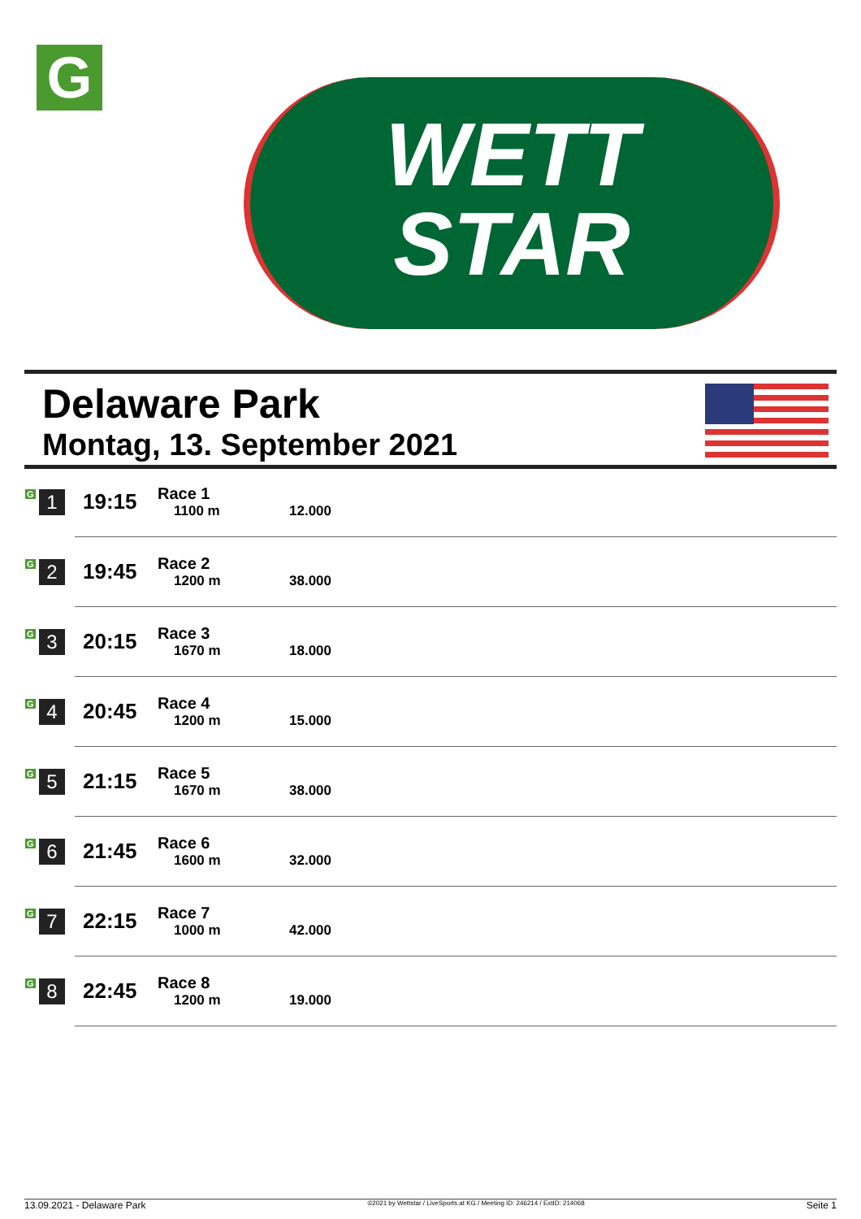G
WETT
STAR
Delaware Park
Montag, 13. September 2021
| G 1 | 19:15 | Race 1 1100 m | 12.000 |
| G 2 | 19:45 | Race 2 1200 m | 38.000 |
| G 3 | 20:15 | Race 3 1670 m | 18.000 |
| G 4 | 20:45 | Race 4 1200 m | 15.000 |
| G 5 | 21:15 | Race 5 1670 m | 38.000 |
| G 6 | 21:45 | Race 6 1600 m | 32.000 |
| G 7 | 22:15 | Race 7 1000 m | 42.000 |
| G 8 | 22:45 | Race 8 1200 m | 19.000 |
13.09.2021 - Delaware Park ©2021 by Wettstar / LiveSports.at KG / Meeting ID: 246214 / ExtID: 214068 Seite 1